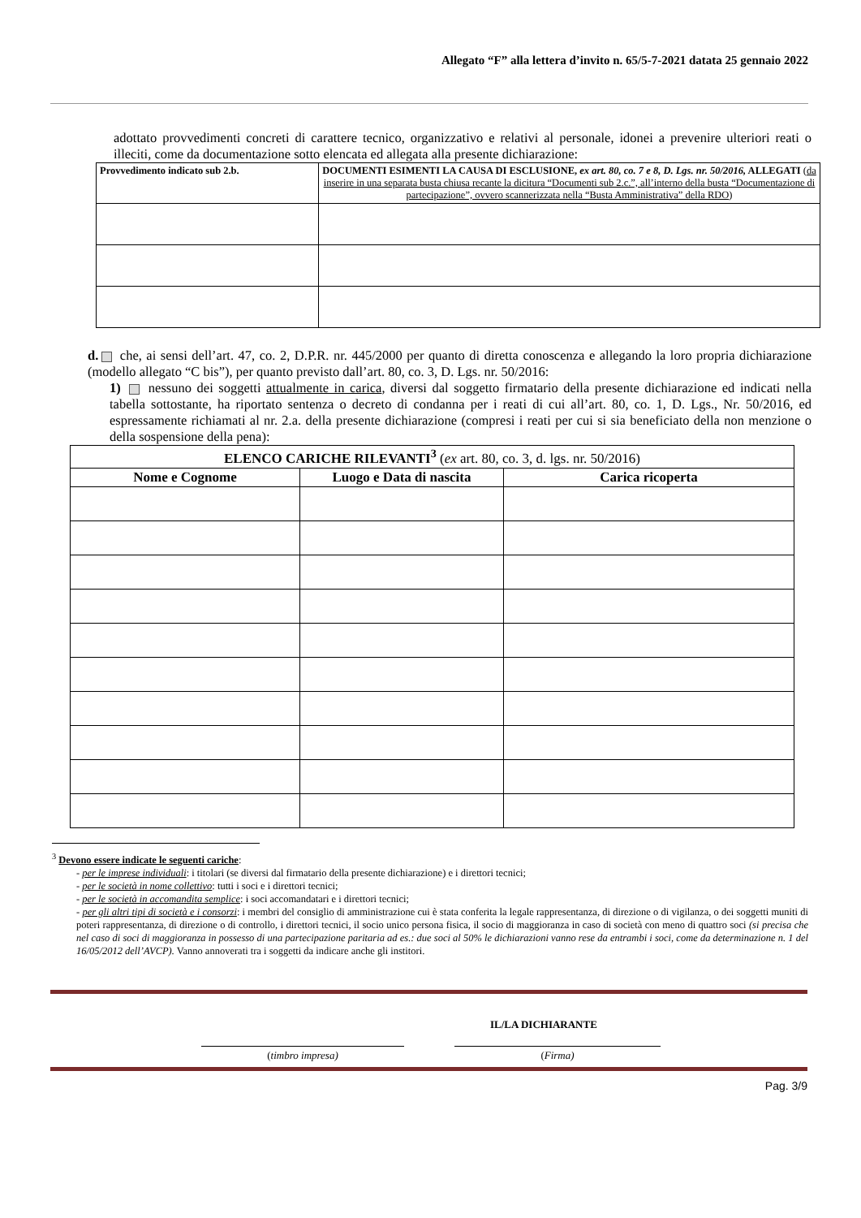Allegato “F” alla lettera d’invito n. 65/5-7-2021 datata 25 gennaio 2022
adottato provvedimenti concreti di carattere tecnico, organizzativo e relativi al personale, idonei a prevenire ulteriori reati o illeciti, come da documentazione sotto elencata ed allegata alla presente dichiarazione:
| Provvedimento indicato sub 2.b. | DOCUMENTI ESIMENTI LA CAUSA DI ESCLUSIONE, ex art. 80, co. 7 e 8, D. Lgs. nr. 50/2016, ALLEGATI ( da inserire in una separata busta chiusa recante la dicitura “Documenti sub 2.c.”, all’interno della busta “Documentazione di partecipazione”, ovvero scannerizzata nella “Busta Amministrativa” della RDO ) |
| --- | --- |
d. che, ai sensi dell’art. 47, co. 2, D.P.R. nr. 445/2000 per quanto di diretta conoscenza e allegando la loro propria dichiarazione (modello allegato “C bis”), per quanto previsto dall’art. 80, co. 3, D. Lgs. nr. 50/2016:
1) nessuno dei soggetti attualmente in carica, diversi dal soggetto firmatario della presente dichiarazione ed indicati nella tabella sottostante, ha riportato sentenza o decreto di condanna per i reati di cui all’art. 80, co. 1, D. Lgs., Nr. 50/2016, ed espressamente richiamati al nr. 2.a. della presente dichiarazione (compresi i reati per cui si sia beneficiato della non menzione o della sospensione della pena):
| ELENCO CARICHE RILEVANTI<sup>3</sup> ( ex art. 80, co. 3, d. lgs. nr. 50/2016) | | |
| --- | --- | --- |
| Nome e Cognome | Luogo e Data di nascita | Carica ricoperta |
<sup>3</sup> Devono essere indicate le seguenti cariche:
- per le imprese individuali: i titolari (se diversi dal firmatario della presente dichiarazione) e i direttori tecnici;
- per le società in nome collettivo: tutti i soci e i direttori tecnici;
- per le società in accomandita semplice: i soci accomandatari e i direttori tecnici;
- per gli altri tipi di società e i consorzi: i membri del consiglio di amministrazione cui è stata conferita la legale rappresentanza, di direzione o di vigilanza, o dei soggetti muniti di poteri rappresentanza, di direzione o di controllo, i direttori tecnici, il socio unico persona fisica, il socio di maggioranza in caso di società con meno di quattro soci (si precisa che nel caso di soci di maggioranza in possesso di una partecipazione paritaria ad es.: due soci al 50% le dichiarazioni vanno rese da entrambi i soci, come da determinazione n. 1 del 16/05/2012 dell’AVCP). Vanno annoverati tra i soggetti da indicare anche gli institori.
IL/LA DICHIARANTE
(timbro impresa) (Firma)
Pag. 3/9